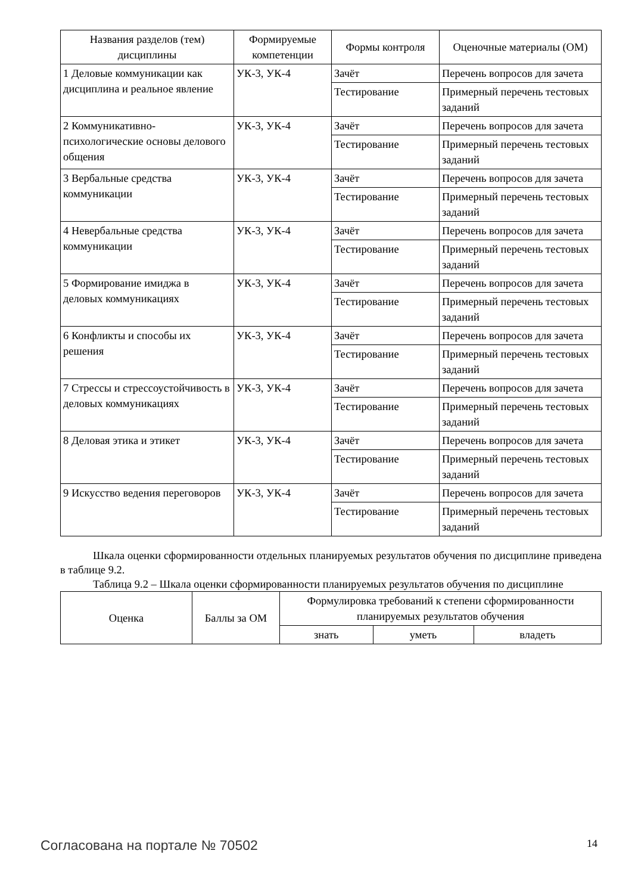| Названия разделов (тем) дисциплины | Формируемые компетенции | Формы контроля | Оценочные материалы (ОМ) |
| --- | --- | --- | --- |
| 1 Деловые коммуникации как дисциплина и реальное явление | УК-3, УК-4 | Зачёт | Перечень вопросов для зачета |
| | | Тестирование | Примерный перечень тестовых заданий |
| 2 Коммуникативно-психологические основы делового общения | УК-3, УК-4 | Зачёт | Перечень вопросов для зачета |
| | | Тестирование | Примерный перечень тестовых заданий |
| 3 Вербальные средства коммуникации | УК-3, УК-4 | Зачёт | Перечень вопросов для зачета |
| | | Тестирование | Примерный перечень тестовых заданий |
| 4 Невербальные средства коммуникации | УК-3, УК-4 | Зачёт | Перечень вопросов для зачета |
| | | Тестирование | Примерный перечень тестовых заданий |
| 5 Формирование имиджа в деловых коммуникациях | УК-3, УК-4 | Зачёт | Перечень вопросов для зачета |
| | | Тестирование | Примерный перечень тестовых заданий |
| 6 Конфликты и способы их решения | УК-3, УК-4 | Зачёт | Перечень вопросов для зачета |
| | | Тестирование | Примерный перечень тестовых заданий |
| 7 Стрессы и стрессоустойчивость в деловых коммуникациях | УК-3, УК-4 | Зачёт | Перечень вопросов для зачета |
| | | Тестирование | Примерный перечень тестовых заданий |
| 8 Деловая этика и этикет | УК-3, УК-4 | Зачёт | Перечень вопросов для зачета |
| | | Тестирование | Примерный перечень тестовых заданий |
| 9 Искусство ведения переговоров | УК-3, УК-4 | Зачёт | Перечень вопросов для зачета |
| | | Тестирование | Примерный перечень тестовых заданий |
Шкала оценки сформированности отдельных планируемых результатов обучения по дисциплине приведена в таблице 9.2.
Таблица 9.2 – Шкала оценки сформированности планируемых результатов обучения по дисциплине
| Оценка | Баллы за ОМ | Формулировка требований к степени сформированности планируемых результатов обучения | | |
| --- | --- | --- | --- | --- |
| | | знать | уметь | владеть |
Согласована на портале № 70502 14